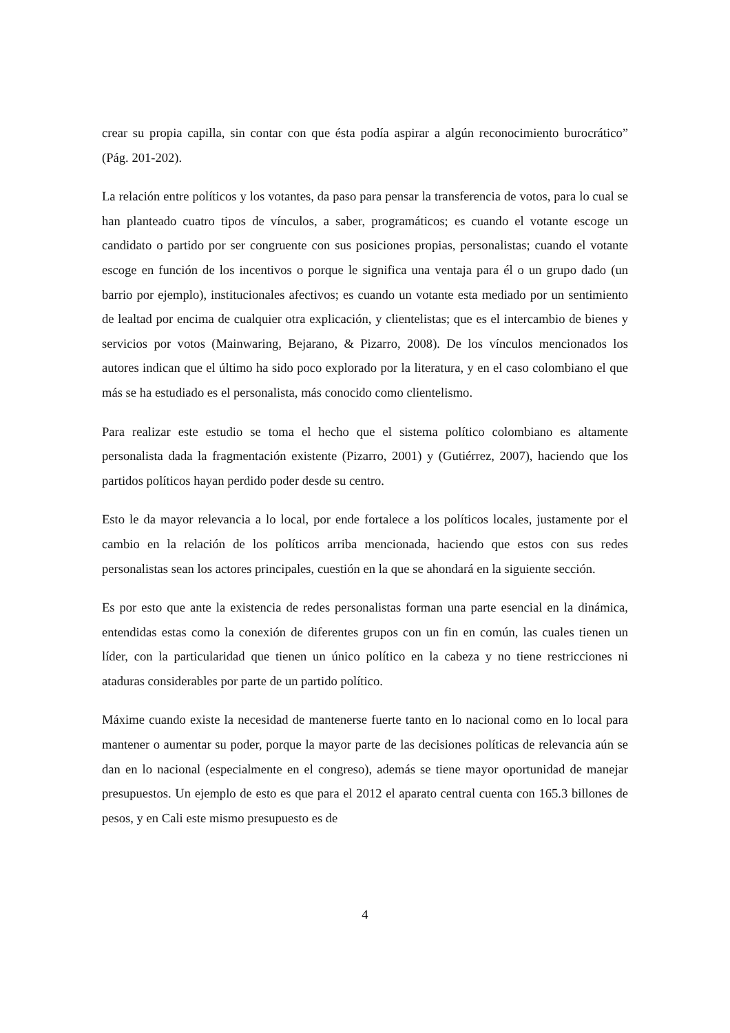crear su propia capilla, sin contar con que ésta podía aspirar a algún reconocimiento burocrático” (Pág. 201-202).
La relación entre políticos y los votantes, da paso para pensar la transferencia de votos, para lo cual se han planteado cuatro tipos de vínculos, a saber, programáticos; es cuando el votante escoge un candidato o partido por ser congruente con sus posiciones propias, personalistas; cuando el votante escoge en función de los incentivos o porque le significa una ventaja para él o un grupo dado (un barrio por ejemplo), institucionales afectivos; es cuando un votante esta mediado por un sentimiento de lealtad por encima de cualquier otra explicación, y clientelistas; que es el intercambio de bienes y servicios por votos (Mainwaring, Bejarano, & Pizarro, 2008). De los vínculos mencionados los autores indican que el último ha sido poco explorado por la literatura, y en el caso colombiano el que más se ha estudiado es el personalista, más conocido como clientelismo.
Para realizar este estudio se toma el hecho que el sistema político colombiano es altamente personalista dada la fragmentación existente (Pizarro, 2001) y (Gutiérrez, 2007), haciendo que los partidos políticos hayan perdido poder desde su centro.
Esto le da mayor relevancia a lo local, por ende fortalece a los políticos locales, justamente por el cambio en la relación de los políticos arriba mencionada, haciendo que estos con sus redes personalistas sean los actores principales, cuestión en la que se ahondará en la siguiente sección.
Es por esto que ante la existencia de redes personalistas forman una parte esencial en la dinámica, entendidas estas como la conexión de diferentes grupos con un fin en común, las cuales tienen un líder, con la particularidad que tienen un único político en la cabeza y no tiene restricciones ni ataduras considerables por parte de un partido político.
Máxime cuando existe la necesidad de mantenerse fuerte tanto en lo nacional como en lo local para mantener o aumentar su poder, porque la mayor parte de las decisiones políticas de relevancia aún se dan en lo nacional (especialmente en el congreso), además se tiene mayor oportunidad de manejar presupuestos. Un ejemplo de esto es que para el 2012 el aparato central cuenta con 165.3 billones de pesos, y en Cali este mismo presupuesto es de
4